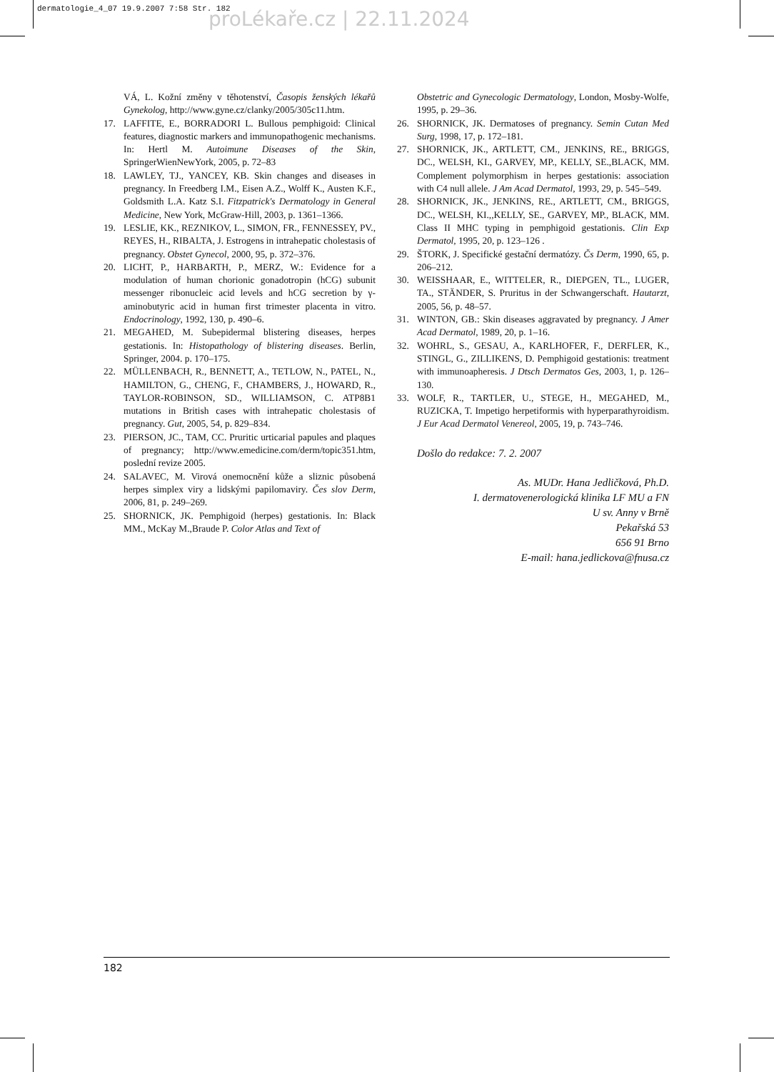dermatologie_4_07 19.9.2007 7:58 Str. 182
proLékaře.cz | 22.11.2024
VÁ, L. Kožní změny v těhotenství, Časopis ženských lékařů Gynekolog, http://www.gyne.cz/clanky/2005/305c11.htm.
17. LAFFITE, E., BORRADORI L. Bullous pemphigoid: Clinical features, diagnostic markers and immunopathogenic mechanisms. In: Hertl M. Autoimune Diseases of the Skin, SpringerWienNewYork, 2005, p. 72–83
18. LAWLEY, TJ., YANCEY, KB. Skin changes and diseases in pregnancy. In Freedberg I.M., Eisen A.Z., Wolff K., Austen K.F., Goldsmith L.A. Katz S.I. Fitzpatrick's Dermatology in General Medicine, New York, McGraw-Hill, 2003, p. 1361–1366.
19. LESLIE, KK., REZNIKOV, L., SIMON, FR., FENNESSEY, PV., REYES, H., RIBALTA, J. Estrogens in intrahepatic cholestasis of pregnancy. Obstet Gynecol, 2000, 95, p. 372–376.
20. LICHT, P., HARBARTH, P., MERZ, W.: Evidence for a modulation of human chorionic gonadotropin (hCG) subunit messenger ribonucleic acid levels and hCG secretion by γ-aminobutyric acid in human first trimester placenta in vitro. Endocrinology, 1992, 130, p. 490–6.
21. MEGAHED, M. Subepidermal blistering diseases, herpes gestationis. In: Histopathology of blistering diseases. Berlin, Springer, 2004. p. 170–175.
22. MÜLLENBACH, R., BENNETT, A., TETLOW, N., PATEL, N., HAMILTON, G., CHENG, F., CHAMBERS, J., HOWARD, R., TAYLOR-ROBINSON, SD., WILLIAMSON, C. ATP8B1 mutations in British cases with intrahepatic cholestasis of pregnancy. Gut, 2005, 54, p. 829–834.
23. PIERSON, JC., TAM, CC. Pruritic urticarial papules and plaques of pregnancy; http://www.emedicine.com/derm/topic351.htm, poslední revize 2005.
24. SALAVEC, M. Virová onemocnění kůže a sliznic působená herpes simplex viry a lidskými papilomaviry. Čes slov Derm, 2006, 81, p. 249–269.
25. SHORNICK, JK. Pemphigoid (herpes) gestationis. In: Black MM., McKay M.,Braude P. Color Atlas and Text of
Obstetric and Gynecologic Dermatology, London, Mosby-Wolfe, 1995, p. 29–36.
26. SHORNICK, JK. Dermatoses of pregnancy. Semin Cutan Med Surg, 1998, 17, p. 172–181.
27. SHORNICK, JK., ARTLETT, CM., JENKINS, RE., BRIGGS, DC., WELSH, KI., GARVEY, MP., KELLY, SE.,BLACK, MM. Complement polymorphism in herpes gestationis: association with C4 null allele. J Am Acad Dermatol, 1993, 29, p. 545–549.
28. SHORNICK, JK., JENKINS, RE., ARTLETT, CM., BRIGGS, DC., WELSH, KI.,,KELLY, SE., GARVEY, MP., BLACK, MM. Class II MHC typing in pemphigoid gestationis. Clin Exp Dermatol, 1995, 20, p. 123–126 .
29. ŠTORK, J. Specifické gestační dermatózy. Čs Derm, 1990, 65, p. 206–212.
30. WEISSHAAR, E., WITTELER, R., DIEPGEN, TL., LUGER, TA., STÄNDER, S. Pruritus in der Schwangerschaft. Hautarzt, 2005, 56, p. 48–57.
31. WINTON, GB.: Skin diseases aggravated by pregnancy. J Amer Acad Dermatol, 1989, 20, p. 1–16.
32. WOHRL, S., GESAU, A., KARLHOFER, F., DERFLER, K., STINGL, G., ZILLIKENS, D. Pemphigoid gestationis: treatment with immunoapheresis. J Dtsch Dermatos Ges, 2003, 1, p. 126–130.
33. WOLF, R., TARTLER, U., STEGE, H., MEGAHED, M., RUZICKA, T. Impetigo herpetiformis with hyperparathyroidism. J Eur Acad Dermatol Venereol, 2005, 19, p. 743–746.
Došlo do redakce: 7. 2. 2007
As. MUDr. Hana Jedličková, Ph.D.
I. dermatovenerologická klinika LF MU a FN
U sv. Anny v Brně
Pekařská 53
656 91 Brno
E-mail: hana.jedlickova@fnusa.cz
182